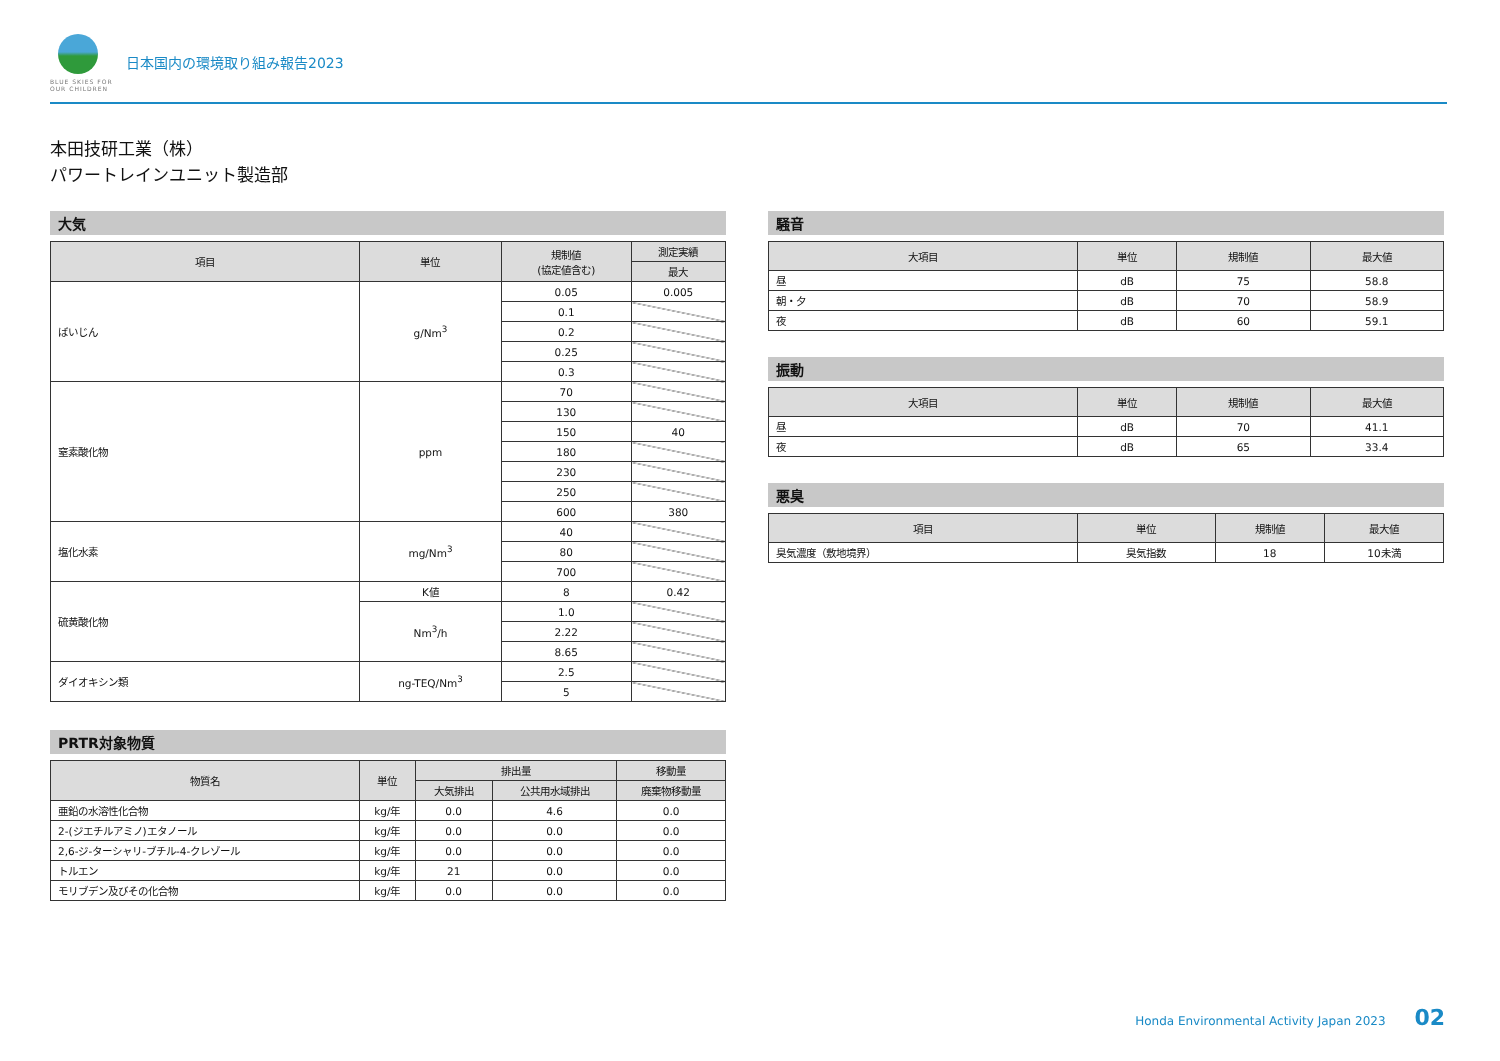BLUE SKIES FOR
OUR CHILDREN
日本国内の環境取り組み報告2023
本田技研工業（株）
パワートレインユニット製造部
大気
| 項目 | 単位 | 規制値 (協定値含む) | 測定実績 |
| --- | --- | --- | --- |
| | | | 最大 |
| ばいじん | g/Nm<sup>3</sup> | 0.05 | 0.005 |
| | | 0.1 | |
| | | 0.2 | |
| | | 0.25 | |
| | | 0.3 | |
| 窒素酸化物 | ppm | 70 | |
| | | 130 | |
| | | 150 | 40 |
| | | 180 | |
| | | 230 | |
| | | 250 | |
| | | 600 | 380 |
| 塩化水素 | mg/Nm<sup>3</sup> | 40 | |
| | | 80 | |
| | | 700 | |
| 硫黄酸化物 | K値 | 8 | 0.42 |
| | Nm<sup>3</sup>/h | 1.0 | |
| | | 2.22 | |
| | | 8.65 | |
| ダイオキシン類 | ng-TEQ/Nm<sup>3</sup> | 2.5 | |
| | | 5 | |
PRTR対象物質
| 物質名 | 単位 | 排出量 | | 移動量 |
| --- | --- | --- | --- | --- |
| | | 大気排出 | 公共用水域排出 | 廃棄物移動量 |
| 亜鉛の水溶性化合物 | kg/年 | 0.0 | 4.6 | 0.0 |
| 2-(ジエチルアミノ)エタノール | kg/年 | 0.0 | 0.0 | 0.0 |
| 2,6-ジ-ターシャリ-ブチル-4-クレゾール | kg/年 | 0.0 | 0.0 | 0.0 |
| トルエン | kg/年 | 21 | 0.0 | 0.0 |
| モリブデン及びその化合物 | kg/年 | 0.0 | 0.0 | 0.0 |
騒音
| 大項目 | 単位 | 規制値 | 最大値 |
| --- | --- | --- | --- |
| 昼 | dB | 75 | 58.8 |
| 朝・夕 | dB | 70 | 58.9 |
| 夜 | dB | 60 | 59.1 |
振動
| 大項目 | 単位 | 規制値 | 最大値 |
| --- | --- | --- | --- |
| 昼 | dB | 70 | 41.1 |
| 夜 | dB | 65 | 33.4 |
悪臭
| 項目 | 単位 | 規制値 | 最大値 |
| --- | --- | --- | --- |
| 臭気濃度（敷地境界） | 臭気指数 | 18 | 10未満 |
Honda Environmental Activity Japan 2023 02